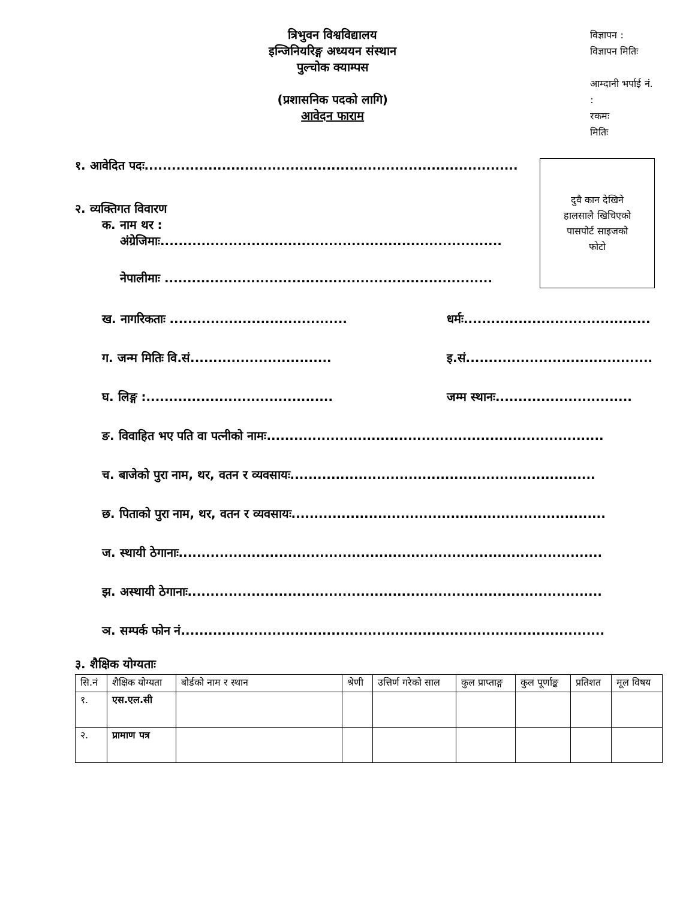त्रिभुवन विश्वविद्यालय
इन्जिनियरिङ्ग अध्ययन संस्थान
पुल्चोक क्याम्पस
(प्रशासनिक पदको लागि)
आवेदन फाराम
विज्ञापन :
विज्ञापन मितिः
आम्दानी भर्पाई नं. :
रकमः
मितिः
१. आवेदित पदः..................................................................................
२. व्यक्तिगत विवारण
क. नाम थर :
अंग्रेजिमाः...........................................................................
नेपालीमाः ........................................................................
दुवै कान देखिने
हालसालै खिचिएको
पासपोर्ट साइजको
फोटो
ख. नागरिकताः .......................................
धर्मः.........................................
ग. जन्म मितिः वि.सं...............................
इ.सं.........................................
घ. लिङ्ग :.........................................
जम्म स्थानः..............................
ङ. विवाहित भए पति वा पत्नीको नामः..........................................................................
च. बाजेको पुरा नाम, थर, वतन र व्यवसायः...................................................................
छ. पिताको पुरा नाम, थर, वतन र व्यवसायः.....................................................................
ज. स्थायी ठेगानाः.............................................................................................
झ. अस्थायी ठेगानाः...........................................................................................
ञ. सम्पर्क फोन नं.............................................................................................
३. शैक्षिक योग्यताः
| सि.नं | शैक्षिक योग्यता | बोर्डको नाम र स्थान | श्रेणी | उत्तिर्ण गरेको साल | कुल प्राप्ताङ्ग | कुल पूर्णाङ्क | प्रतिशत | मूल विषय |
| --- | --- | --- | --- | --- | --- | --- | --- | --- |
| १. | एस.एल.सी | | | | | | | |
| २. | प्रामाण पत्र | | | | | | | |